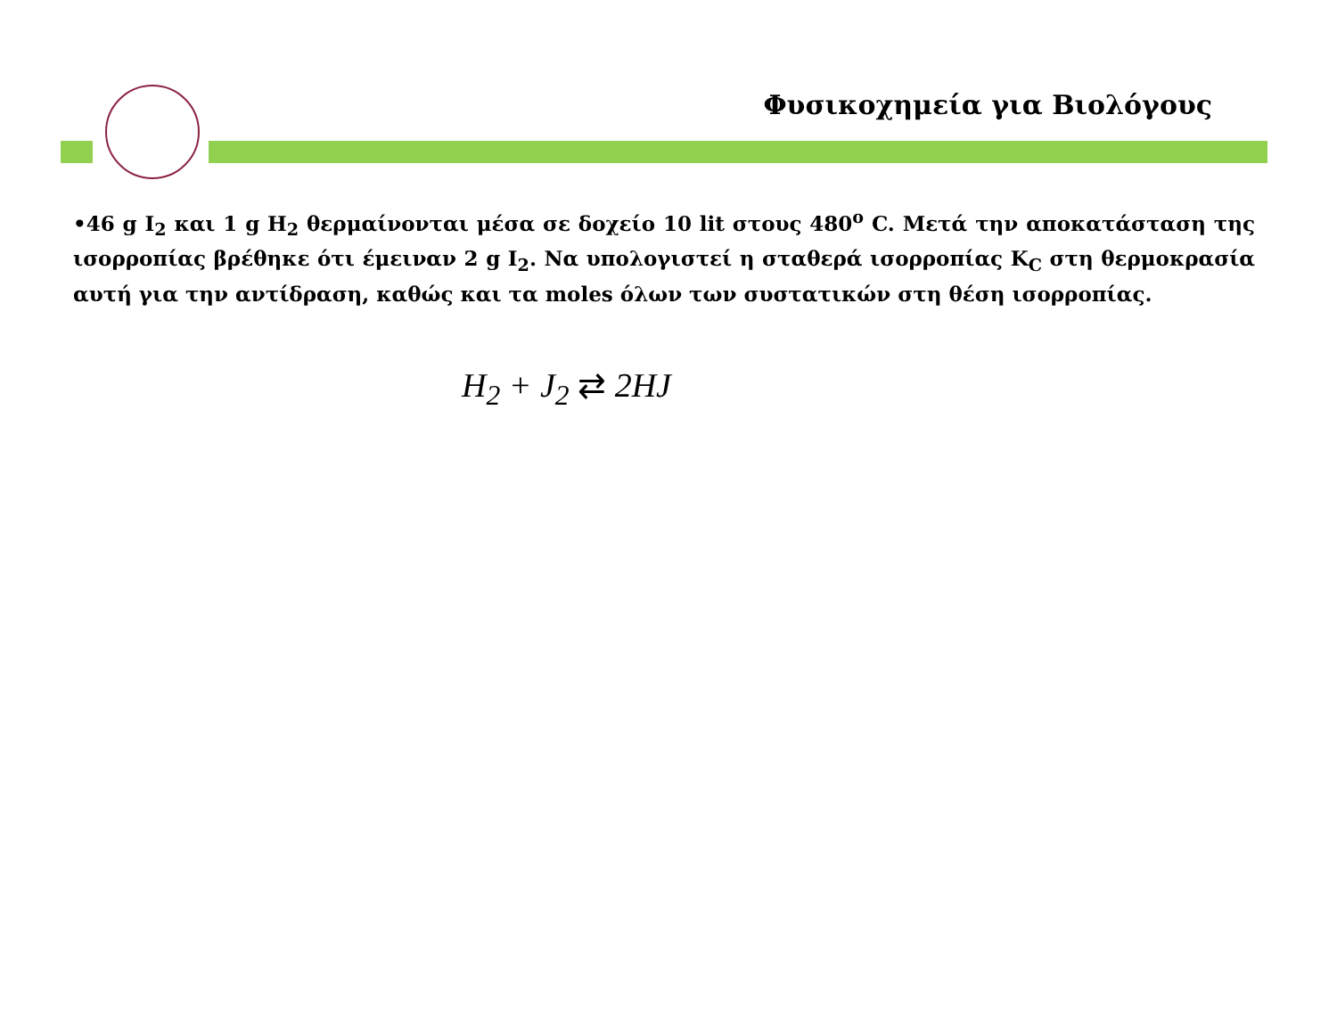Φυσικοχημεία για Βιολόγους
•46 g I<sub>2</sub> και 1 g H<sub>2</sub> θερμαίνονται μέσα σε δοχείο 10 lit στους 480<sup>ο</sup> C. Μετά την αποκατάσταση της ισορροπίας βρέθηκε ότι έμειναν 2 g I<sub>2</sub>. Να υπολογιστεί η σταθερά ισορροπίας K<sub>C</sub> στη θερμοκρασία αυτή για την αντίδραση, καθώς και τα moles όλων των συστατικών στη θέση ισορροπίας.
H<sub>2</sub> + J<sub>2</sub> ⇄ 2HJ